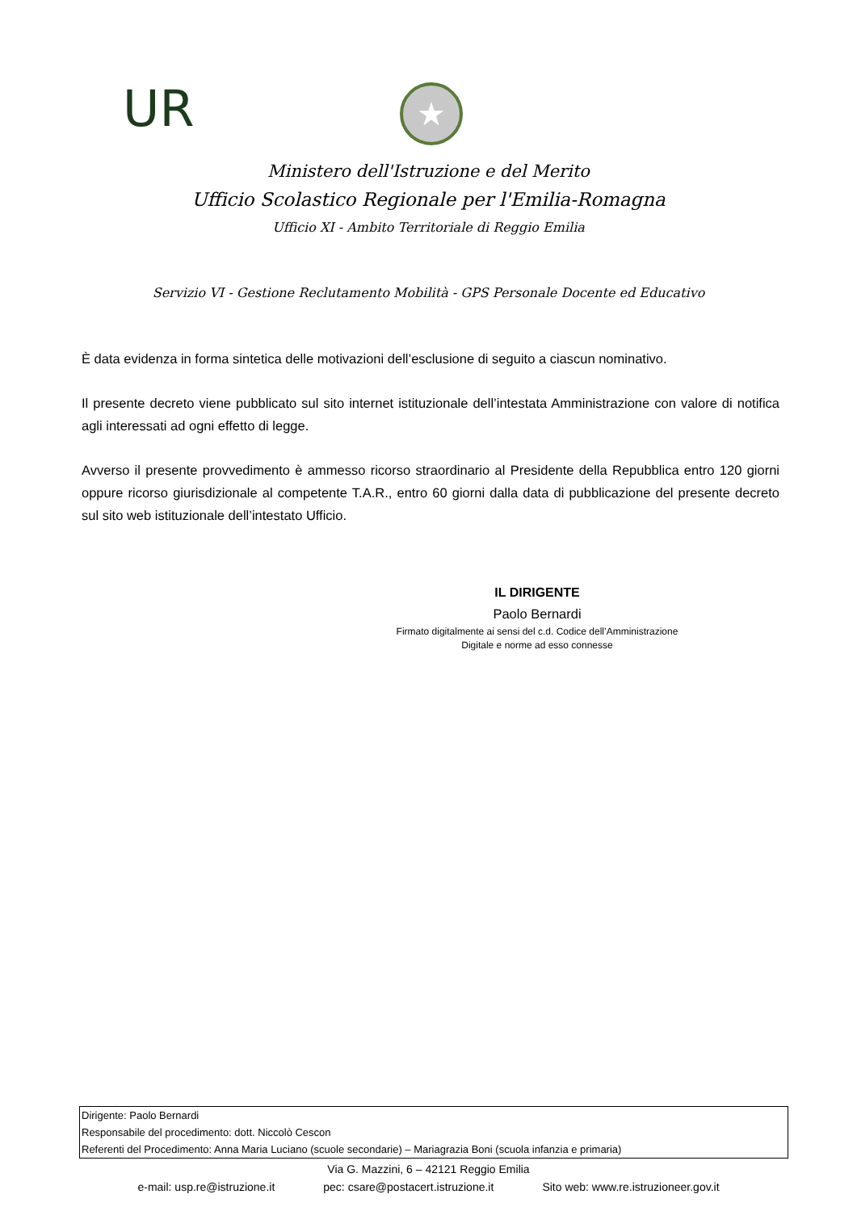UR ★
Ministero dell'Istruzione e del Merito
Ufficio Scolastico Regionale per l'Emilia-Romagna
Ufficio XI - Ambito Territoriale di Reggio Emilia
Servizio VI - Gestione Reclutamento Mobilità - GPS Personale Docente ed Educativo
È data evidenza in forma sintetica delle motivazioni dell’esclusione di seguito a ciascun nominativo.
Il presente decreto viene pubblicato sul sito internet istituzionale dell’intestata Amministrazione con valore di notifica agli interessati ad ogni effetto di legge.
Avverso il presente provvedimento è ammesso ricorso straordinario al Presidente della Repubblica entro 120 giorni oppure ricorso giurisdizionale al competente T.A.R., entro 60 giorni dalla data di pubblicazione del presente decreto sul sito web istituzionale dell’intestato Ufficio.
IL DIRIGENTE
Paolo Bernardi
Firmato digitalmente ai sensi del c.d. Codice dell’Amministrazione
Digitale e norme ad esso connesse
Dirigente: Paolo Bernardi
Responsabile del procedimento: dott. Niccolò Cescon
Referenti del Procedimento: Anna Maria Luciano (scuole secondarie) – Mariagrazia Boni (scuola infanzia e primaria)
Via G. Mazzini, 6 – 42121 Reggio Emilia
e-mail: usp.re@istruzione.it pec: csare@postacert.istruzione.it Sito web: www.re.istruzioneer.gov.it